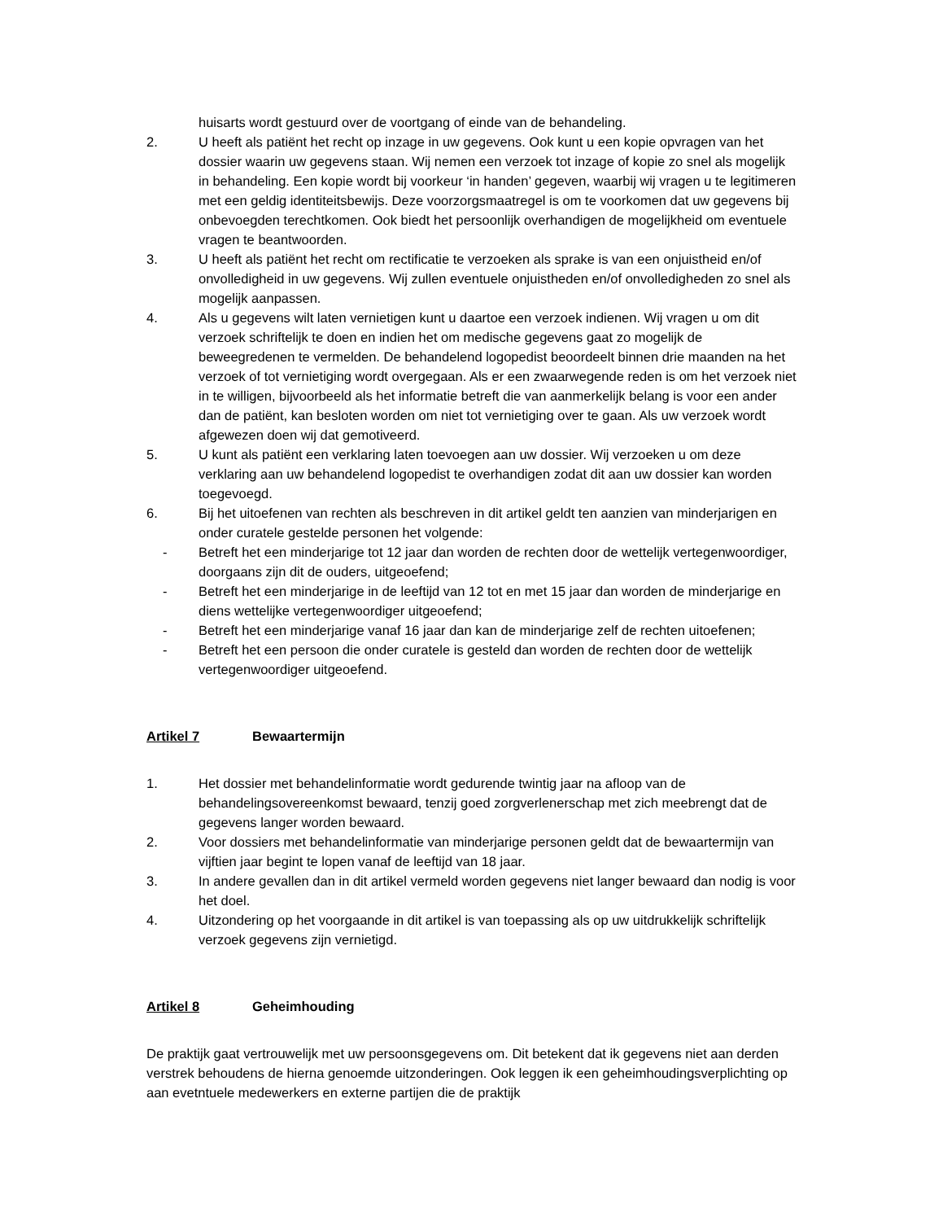huisarts wordt gestuurd over de voortgang of einde van de behandeling.
2. U heeft als patiënt het recht op inzage in uw gegevens. Ook kunt u een kopie opvragen van het dossier waarin uw gegevens staan. Wij nemen een verzoek tot inzage of kopie zo snel als mogelijk in behandeling. Een kopie wordt bij voorkeur ‘in handen’ gegeven, waarbij wij vragen u te legitimeren met een geldig identiteitsbewijs. Deze voorzorgsmaatregel is om te voorkomen dat uw gegevens bij onbevoegden terechtkomen. Ook biedt het persoonlijk overhandigen de mogelijkheid om eventuele vragen te beantwoorden.
3. U heeft als patiënt het recht om rectificatie te verzoeken als sprake is van een onjuistheid en/of onvolledigheid in uw gegevens. Wij zullen eventuele onjuistheden en/of onvolledigheden zo snel als mogelijk aanpassen.
4. Als u gegevens wilt laten vernietigen kunt u daartoe een verzoek indienen. Wij vragen u om dit verzoek schriftelijk te doen en indien het om medische gegevens gaat zo mogelijk de beweegredenen te vermelden. De behandelend logopedist beoordeelt binnen drie maanden na het verzoek of tot vernietiging wordt overgegaan. Als er een zwaarwegende reden is om het verzoek niet in te willigen, bijvoorbeeld als het informatie betreft die van aanmerkelijk belang is voor een ander dan de patiënt, kan besloten worden om niet tot vernietiging over te gaan. Als uw verzoek wordt afgewezen doen wij dat gemotiveerd.
5. U kunt als patiënt een verklaring laten toevoegen aan uw dossier. Wij verzoeken u om deze verklaring aan uw behandelend logopedist te overhandigen zodat dit aan uw dossier kan worden toegevoegd.
6. Bij het uitoefenen van rechten als beschreven in dit artikel geldt ten aanzien van minderjarigen en onder curatele gestelde personen het volgende:
- Betreft het een minderjarige tot 12 jaar dan worden de rechten door de wettelijk vertegenwoordiger, doorgaans zijn dit de ouders, uitgeoefend;
- Betreft het een minderjarige in de leeftijd van 12 tot en met 15 jaar dan worden de minderjarige en diens wettelijke vertegenwoordiger uitgeoefend;
- Betreft het een minderjarige vanaf 16 jaar dan kan de minderjarige zelf de rechten uitoefenen;
- Betreft het een persoon die onder curatele is gesteld dan worden de rechten door de wettelijk vertegenwoordiger uitgeoefend.
Artikel 7 Bewaartermijn
1. Het dossier met behandelinformatie wordt gedurende twintig jaar na afloop van de behandelingsovereenkomst bewaard, tenzij goed zorgverlenerschap met zich meebrengt dat de gegevens langer worden bewaard.
2. Voor dossiers met behandelinformatie van minderjarige personen geldt dat de bewaartermijn van vijftien jaar begint te lopen vanaf de leeftijd van 18 jaar.
3. In andere gevallen dan in dit artikel vermeld worden gegevens niet langer bewaard dan nodig is voor het doel.
4. Uitzondering op het voorgaande in dit artikel is van toepassing als op uw uitdrukkelijk schriftelijk verzoek gegevens zijn vernietigd.
Artikel 8 Geheimhouding
De praktijk gaat vertrouwelijk met uw persoonsgegevens om. Dit betekent dat ik gegevens niet aan derden verstrek behoudens de hierna genoemde uitzonderingen. Ook leggen ik een geheimhoudingsverplichting op aan evetntuele medewerkers en externe partijen die de praktijk